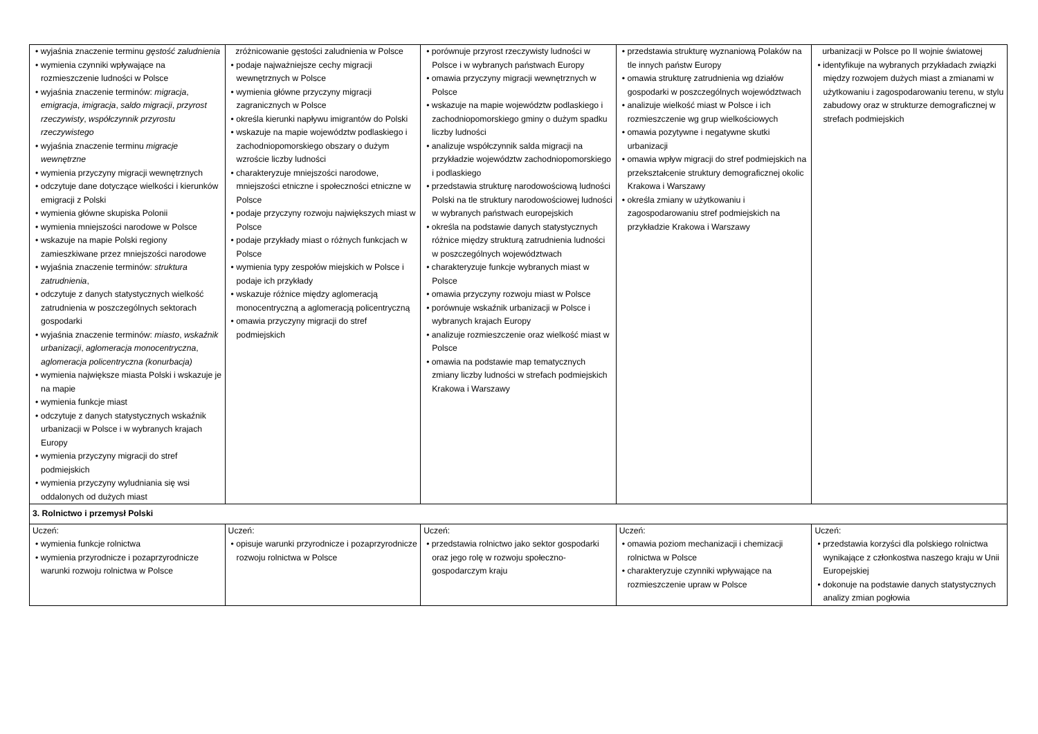| • wyjaśnia znaczenie terminu gęstość zaludnienia • wymienia czynniki wpływające na rozmieszczenie ludności w Polsce • wyjaśnia znaczenie terminów: migracja , emigracja , imigracja , saldo migracji , przyrost rzeczywisty , współczynnik przyrostu rzeczywistego • wyjaśnia znaczenie terminu migracje wewnętrzne • wymienia przyczyny migracji wewnętrznych • odczytuje dane dotyczące wielkości i kierunków emigracji z Polski • wymienia główne skupiska Polonii • wymienia mniejszości narodowe w Polsce • wskazuje na mapie Polski regiony zamieszkiwane przez mniejszości narodowe • wyjaśnia znaczenie terminów: struktura zatrudnienia , • odczytuje z danych statystycznych wielkość zatrudnienia w poszczególnych sektorach gospodarki • wyjaśnia znaczenie terminów: miasto , wskaźnik urbanizacji , aglomeracja monocentryczna , aglomeracja policentryczna (konurbacja) • wymienia największe miasta Polski i wskazuje je na mapie • wymienia funkcje miast • odczytuje z danych statystycznych wskaźnik urbanizacji w Polsce i w wybranych krajach Europy • wymienia przyczyny migracji do stref podmiejskich • wymienia przyczyny wyludniania się wsi oddalonych od dużych miast | zróżnicowanie gęstości zaludnienia w Polsce • podaje najważniejsze cechy migracji wewnętrznych w Polsce • wymienia główne przyczyny migracji zagranicznych w Polsce • określa kierunki napływu imigrantów do Polski • wskazuje na mapie województw podlaskiego i zachodniopomorskiego obszary o dużym wzroście liczby ludności • charakteryzuje mniejszości narodowe, mniejszości etniczne i społeczności etniczne w Polsce • podaje przyczyny rozwoju największych miast w Polsce • podaje przykłady miast o różnych funkcjach w Polsce • wymienia typy zespołów miejskich w Polsce i podaje ich przykłady • wskazuje różnice między aglomeracją monocentryczną a aglomeracją policentryczną • omawia przyczyny migracji do stref podmiejskich | • porównuje przyrost rzeczywisty ludności w Polsce i w wybranych państwach Europy • omawia przyczyny migracji wewnętrznych w Polsce • wskazuje na mapie województw podlaskiego i zachodniopomorskiego gminy o dużym spadku liczby ludności • analizuje współczynnik salda migracji na przykładzie województw zachodniopomorskiego i podlaskiego • przedstawia strukturę narodowościową ludności Polski na tle struktury narodowościowej ludności w wybranych państwach europejskich • określa na podstawie danych statystycznych różnice między strukturą zatrudnienia ludności w poszczególnych województwach • charakteryzuje funkcje wybranych miast w Polsce • omawia przyczyny rozwoju miast w Polsce • porównuje wskaźnik urbanizacji w Polsce i wybranych krajach Europy • analizuje rozmieszczenie oraz wielkość miast w Polsce • omawia na podstawie map tematycznych zmiany liczby ludności w strefach podmiejskich Krakowa i Warszawy | • przedstawia strukturę wyznaniową Polaków na tle innych państw Europy • omawia strukturę zatrudnienia wg działów gospodarki w poszczególnych województwach • analizuje wielkość miast w Polsce i ich rozmieszczenie wg grup wielkościowych • omawia pozytywne i negatywne skutki urbanizacji • omawia wpływ migracji do stref podmiejskich na przekształcenie struktury demograficznej okolic Krakowa i Warszawy • określa zmiany w użytkowaniu i zagospodarowaniu stref podmiejskich na przykładzie Krakowa i Warszawy | urbanizacji w Polsce po II wojnie światowej • identyfikuje na wybranych przykładach związki między rozwojem dużych miast a zmianami w użytkowaniu i zagospodarowaniu terenu, w stylu zabudowy oraz w strukturze demograficznej w strefach podmiejskich |
| 3. Rolnictwo i przemysł Polski | | | | |
| Uczeń: • wymienia funkcje rolnictwa • wymienia przyrodnicze i pozaprzyrodnicze warunki rozwoju rolnictwa w Polsce | Uczeń: • opisuje warunki przyrodnicze i pozaprzyrodnicze rozwoju rolnictwa w Polsce | Uczeń: • przedstawia rolnictwo jako sektor gospodarki oraz jego rolę w rozwoju społeczno-gospodarczym kraju | Uczeń: • omawia poziom mechanizacji i chemizacji rolnictwa w Polsce • charakteryzuje czynniki wpływające na rozmieszczenie upraw w Polsce | Uczeń: • przedstawia korzyści dla polskiego rolnictwa wynikające z członkostwa naszego kraju w Unii Europejskiej • dokonuje na podstawie danych statystycznych analizy zmian pogłowia |